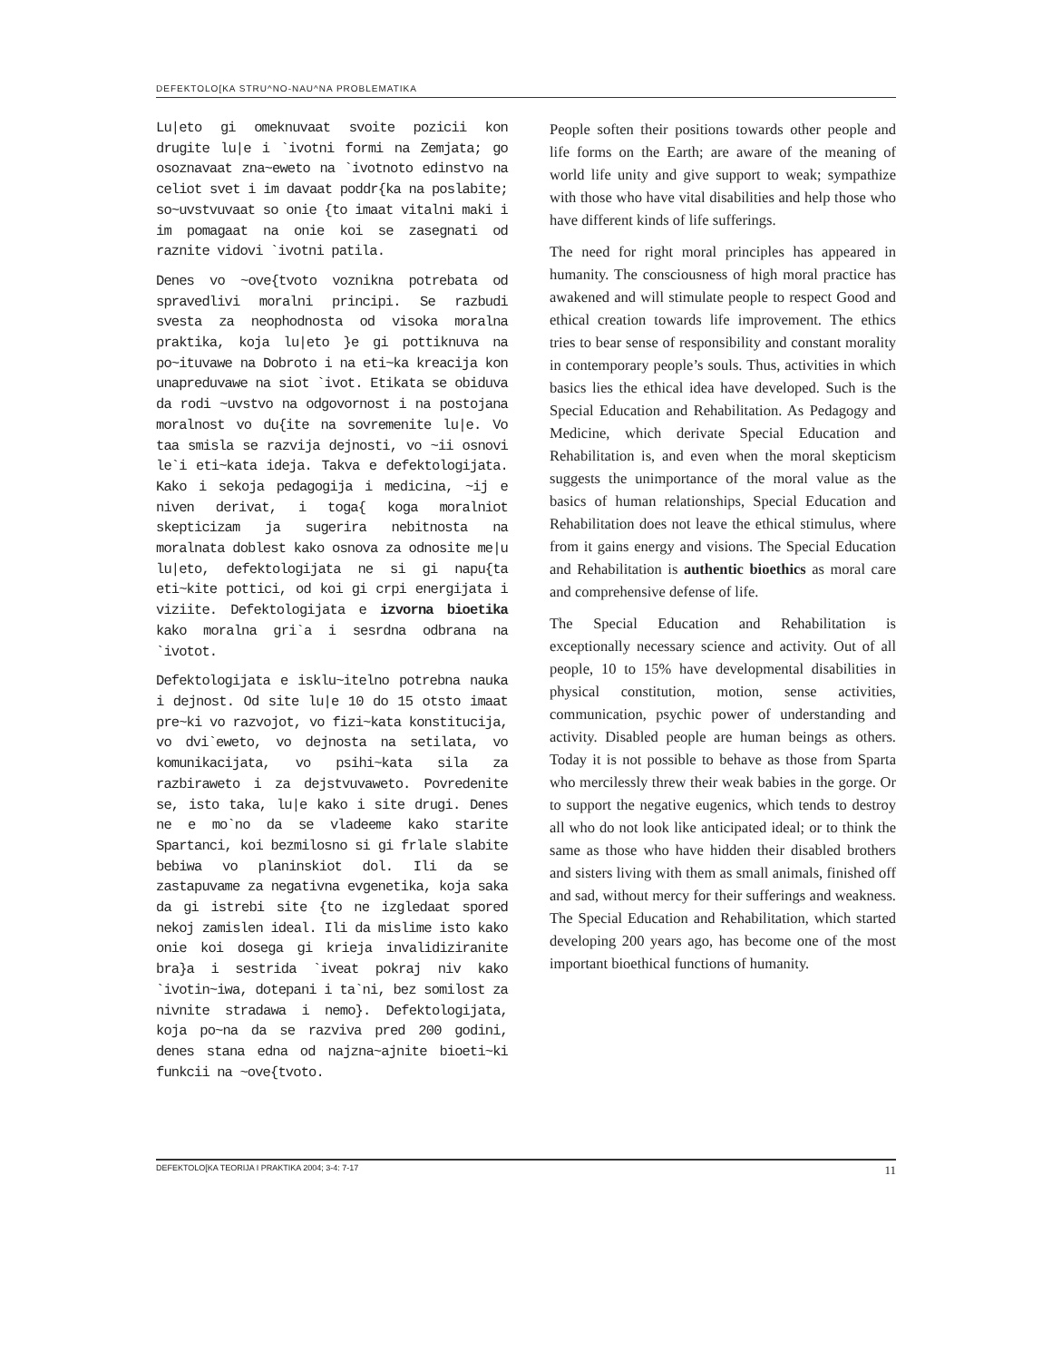DEFEKTOLO[KA STRU^NO-NAU^NA PROBLEMATIKA
Lu|eto gi omeknuvaat svoite pozicii kon drugite lu|e i `ivotni formi na Zemjata; go osoznavaat zna~eweto na `ivotnoto edinstvo na celiot svet i im davaat poddr{ka na poslabite; so~uvstvuvaat so onie {to imaat vitalni maki i im pomagaat na onie koi se zasegnati od raznite vidovi `ivotni patila.
Denes vo ~ove{tvoto voznikna potrebata od spravedlivi moralni principi. Se razbudi svesta za neophodnosta od visoka moralna praktika, koja lu|eto }e gi pottiknuva na po~ituvawe na Dobroto i na eti~ka kreacija kon unapreduvawe na siot `ivot. Etikata se obiduva da rodi ~uvstvo na odgovornost i na postojana moralnost vo du{ite na sovremenite lu|e. Vo taa smisla se razvija dejnosti, vo ~ii osnovi le`i eti~kata ideja. Takva e defektologijata. Kako i sekoja pedagogija i medicina, ~ij e niven derivat, i toga{ koga moralniot skepticizam ja sugerira nebitnosta na moralnata doblest kako osnova za odnosite me|u lu|eto, defektologijata ne si gi napu{ta eti~kite pottici, od koi gi crpi energijata i viziite. Defektologijata e izvorna bioetika kako moralna gri`a i sesrdna odbrana na `ivotot.
Defektologijata e isklu~itelno potrebna nauka i dejnost. Od site lu|e 10 do 15 otsto imaat pre~ki vo razvojot, vo fizi~kata konstitucija, vo dvi`eweto, vo dejnosta na setilata, vo komunikacijata, vo psihi~kata sila za razbiraweto i za dejstvuvaweto. Povredenite se, isto taka, lu|e kako i site drugi. Denes ne e mo`no da se vladeeme kako starite Spartanci, koi bezmilosno si gi frlale slabite bebiwa vo planinskiot dol. Ili da se zastapuvame za negativna evgenetika, koja saka da gi istrebi site {to ne izgledaat spored nekoj zamislen ideal. Ili da mislime isto kako onie koi dosega gi krieja invalidiziranite bra}a i sestrida `iveat pokraj niv kako `ivotin~iwa, dotepani i ta`ni, bez somilost za nivnite stradawa i nemo}. Defektologijata, koja po~na da se razviva pred 200 godini, denes stana edna od najzna~ajnite bioeti~ki funkcii na ~ove{tvoto.
People soften their positions towards other people and life forms on the Earth; are aware of the meaning of world life unity and give support to weak; sympathize with those who have vital disabilities and help those who have different kinds of life sufferings.
The need for right moral principles has appeared in humanity. The consciousness of high moral practice has awakened and will stimulate people to respect Good and ethical creation towards life improvement. The ethics tries to bear sense of responsibility and constant morality in contemporary people’s souls. Thus, activities in which basics lies the ethical idea have developed. Such is the Special Education and Rehabilitation. As Pedagogy and Medicine, which derivate Special Education and Rehabilitation is, and even when the moral skepticism suggests the unimportance of the moral value as the basics of human relationships, Special Education and Rehabilitation does not leave the ethical stimulus, where from it gains energy and visions. The Special Education and Rehabilitation is authentic bioethics as moral care and comprehensive defense of life.
The Special Education and Rehabilitation is exceptionally necessary science and activity. Out of all people, 10 to 15% have developmental disabilities in physical constitution, motion, sense activities, communication, psychic power of understanding and activity. Disabled people are human beings as others. Today it is not possible to behave as those from Sparta who mercilessly threw their weak babies in the gorge. Or to support the negative eugenics, which tends to destroy all who do not look like anticipated ideal; or to think the same as those who have hidden their disabled brothers and sisters living with them as small animals, finished off and sad, without mercy for their sufferings and weakness. The Special Education and Rehabilitation, which started developing 200 years ago, has become one of the most important bioethical functions of humanity.
DEFEKTOLO[KA TEORIJA I PRAKTIKA 2004; 3-4: 7-17 11